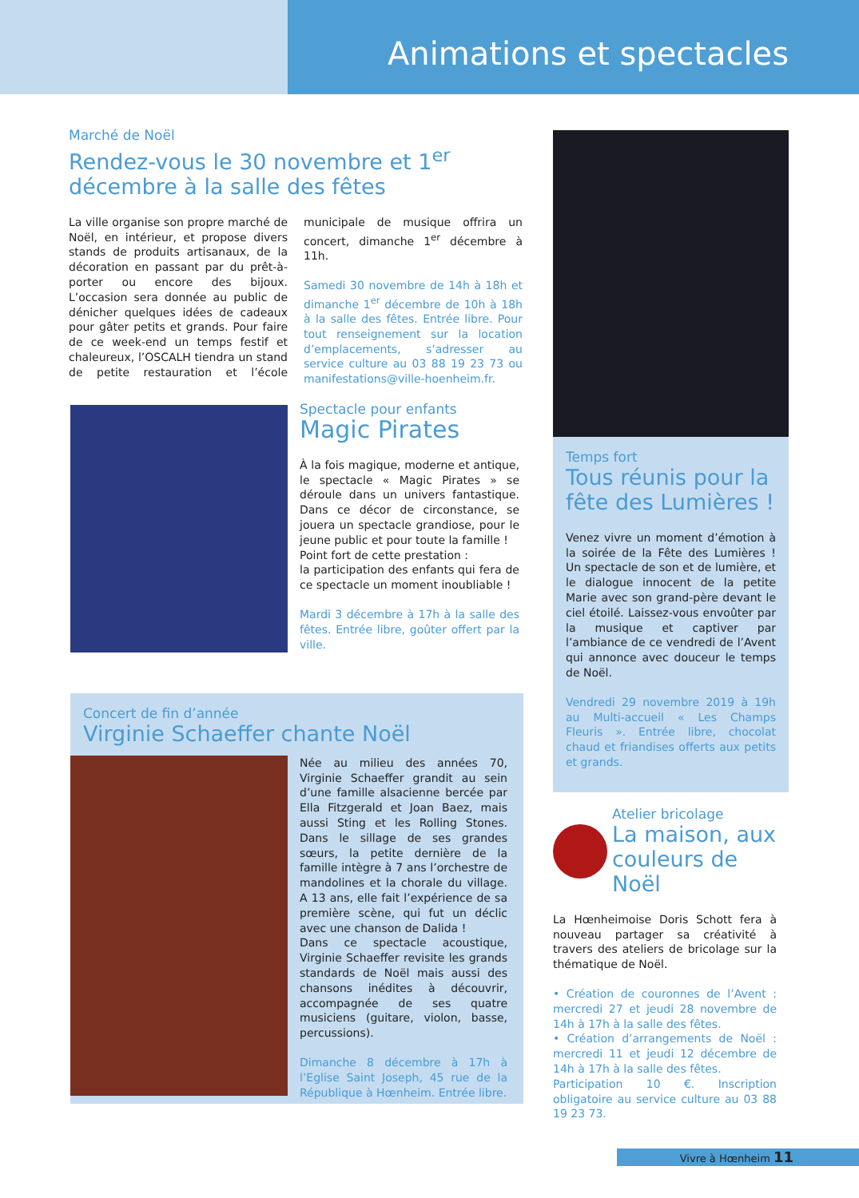Animations et spectacles
Marché de Noël
Rendez-vous le 30 novembre et 1<sup>er</sup> décembre à la salle des fêtes
La ville organise son propre marché de Noël, en intérieur, et propose divers stands de produits artisanaux, de la décoration en passant par du prêt-à-porter ou encore des bijoux. L’occasion sera donnée au public de dénicher quelques idées de cadeaux pour gâter petits et grands. Pour faire de ce week-end un temps festif et chaleureux, l’OSCALH tiendra un stand de petite restauration et l’école municipale de musique offrira un concert, dimanche 1<sup>er</sup> décembre à 11h.
Samedi 30 novembre de 14h à 18h et dimanche 1<sup>er</sup> décembre de 10h à 18h à la salle des fêtes. Entrée libre. Pour tout renseignement sur la location d’emplacements, s’adresser au service culture au 03 88 19 23 73 ou manifestations@ville-hoenheim.fr.
Spectacle pour enfants
Magic Pirates
À la fois magique, moderne et antique, le spectacle « Magic Pirates » se déroule dans un univers fantastique. Dans ce décor de circonstance, se jouera un spectacle grandiose, pour le jeune public et pour toute la famille !
Point fort de cette prestation :
la participation des enfants qui fera de ce spectacle un moment inoubliable !
Mardi 3 décembre à 17h à la salle des fêtes. Entrée libre, goûter offert par la ville.
Concert de fin d’année
Virginie Schaeffer chante Noël
Née au milieu des années 70, Virginie Schaeffer grandit au sein d’une famille alsacienne bercée par Ella Fitzgerald et Joan Baez, mais aussi Sting et les Rolling Stones. Dans le sillage de ses grandes sœurs, la petite dernière de la famille intègre à 7 ans l’orchestre de mandolines et la chorale du village. A 13 ans, elle fait l’expérience de sa première scène, qui fut un déclic avec une chanson de Dalida !
Dans ce spectacle acoustique, Virginie Schaeffer revisite les grands standards de Noël mais aussi des chansons inédites à découvrir, accompagnée de ses quatre musiciens (guitare, violon, basse, percussions).
Dimanche 8 décembre à 17h à l’Eglise Saint Joseph, 45 rue de la République à Hœnheim. Entrée libre.
Temps fort
Tous réunis pour la fête des Lumières !
Venez vivre un moment d’émotion à la soirée de la Fête des Lumières ! Un spectacle de son et de lumière, et le dialogue innocent de la petite Marie avec son grand-père devant le ciel étoilé. Laissez-vous envoûter par la musique et captiver par l’ambiance de ce vendredi de l’Avent qui annonce avec douceur le temps de Noël.
Vendredi 29 novembre 2019 à 19h au Multi-accueil « Les Champs Fleuris ». Entrée libre, chocolat chaud et friandises offerts aux petits et grands.
Atelier bricolage
La maison, aux couleurs de Noël
La Hœnheimoise Doris Schott fera à nouveau partager sa créativité à travers des ateliers de bricolage sur la thématique de Noël.
• Création de couronnes de l’Avent : mercredi 27 et jeudi 28 novembre de 14h à 17h à la salle des fêtes.
• Création d’arrangements de Noël : mercredi 11 et jeudi 12 décembre de 14h à 17h à la salle des fêtes.
Participation 10 €. Inscription obligatoire au service culture au 03 88 19 23 73.
Vivre à Hœnheim 11